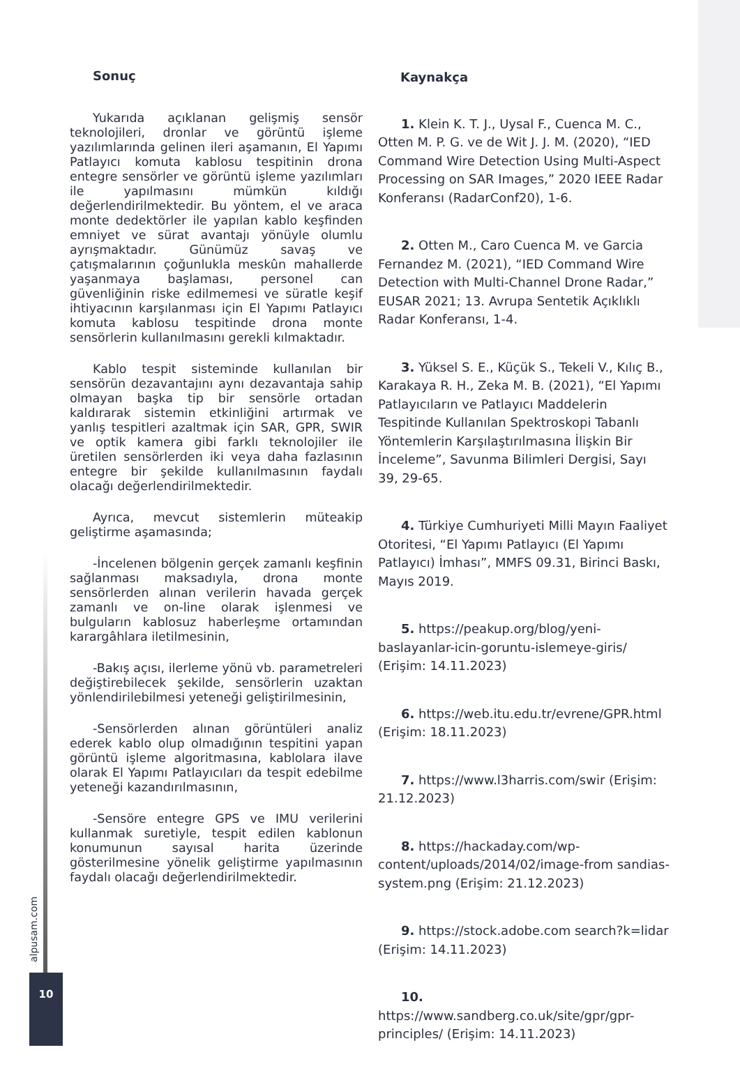Sonuç
Yukarıda açıklanan gelişmiş sensör teknolojileri, dronlar ve görüntü işleme yazılımlarında gelinen ileri aşamanın, El Yapımı Patlayıcı komuta kablosu tespitinin drona entegre sensörler ve görüntü işleme yazılımları ile yapılmasını mümkün kıldığı değerlendirilmektedir. Bu yöntem, el ve araca monte dedektörler ile yapılan kablo keşfinden emniyet ve sürat avantajı yönüyle olumlu ayrışmaktadır. Günümüz savaş ve çatışmalarının çoğunlukla meskûn mahallerde yaşanmaya başlaması, personel can güvenliğinin riske edilmemesi ve süratle keşif ihtiyacının karşılanması için El Yapımı Patlayıcı komuta kablosu tespitinde drona monte sensörlerin kullanılmasını gerekli kılmaktadır.
Kablo tespit sisteminde kullanılan bir sensörün dezavantajını aynı dezavantaja sahip olmayan başka tip bir sensörle ortadan kaldırarak sistemin etkinliğini artırmak ve yanlış tespitleri azaltmak için SAR, GPR, SWIR ve optik kamera gibi farklı teknolojiler ile üretilen sensörlerden iki veya daha fazlasının entegre bir şekilde kullanılmasının faydalı olacağı değerlendirilmektedir.
Ayrıca, mevcut sistemlerin müteakip geliştirme aşamasında;
-İncelenen bölgenin gerçek zamanlı keşfinin sağlanması maksadıyla, drona monte sensörlerden alınan verilerin havada gerçek zamanlı ve on-line olarak işlenmesi ve bulguların kablosuz haberleşme ortamından karargâhlara iletilmesinin,
-Bakış açısı, ilerleme yönü vb. parametreleri değiştirebilecek şekilde, sensörlerin uzaktan yönlendirilebilmesi yeteneği geliştirilmesinin,
-Sensörlerden alınan görüntüleri analiz ederek kablo olup olmadığının tespitini yapan görüntü işleme algoritmasına, kablolara ilave olarak El Yapımı Patlayıcıları da tespit edebilme yeteneği kazandırılmasının,
-Sensöre entegre GPS ve IMU verilerini kullanmak suretiyle, tespit edilen kablonun konumunun sayısal harita üzerinde gösterilmesine yönelik geliştirme yapılmasının faydalı olacağı değerlendirilmektedir.
Kaynakça
1. Klein K. T. J., Uysal F., Cuenca M. C., Otten M. P. G. ve de Wit J. J. M. (2020), “IED Command Wire Detection Using Multi-Aspect Processing on SAR Images,” 2020 IEEE Radar Konferansı (RadarConf20), 1-6.
2. Otten M., Caro Cuenca M. ve Garcia Fernandez M. (2021), “IED Command Wire Detection with Multi-Channel Drone Radar,” EUSAR 2021; 13. Avrupa Sentetik Açıklıklı Radar Konferansı, 1-4.
3. Yüksel S. E., Küçük S., Tekeli V., Kılıç B., Karakaya R. H., Zeka M. B. (2021), “El Yapımı Patlayıcıların ve Patlayıcı Maddelerin Tespitinde Kullanılan Spektroskopi Tabanlı Yöntemlerin Karşılaştırılmasına İlişkin Bir İnceleme”, Savunma Bilimleri Dergisi, Sayı 39, 29-65.
4. Türkiye Cumhuriyeti Milli Mayın Faaliyet Otoritesi, “El Yapımı Patlayıcı (El Yapımı Patlayıcı) İmhası”, MMFS 09.31, Birinci Baskı, Mayıs 2019.
5. https://peakup.org/blog/yeni-baslayanlar-icin-goruntu-islemeye-giris/ (Erişim: 14.11.2023)
6. https://web.itu.edu.tr/evrene/GPR.html (Erişim: 18.11.2023)
7. https://www.l3harris.com/swir (Erişim: 21.12.2023)
8. https://hackaday.com/wp-content/uploads/2014/02/image-from sandias-system.png (Erişim: 21.12.2023)
9. https://stock.adobe.com search?k=lidar (Erişim: 14.11.2023)
10. https://www.sandberg.co.uk/site/gpr/gpr-principles/ (Erişim: 14.11.2023)
alpusam.com
10